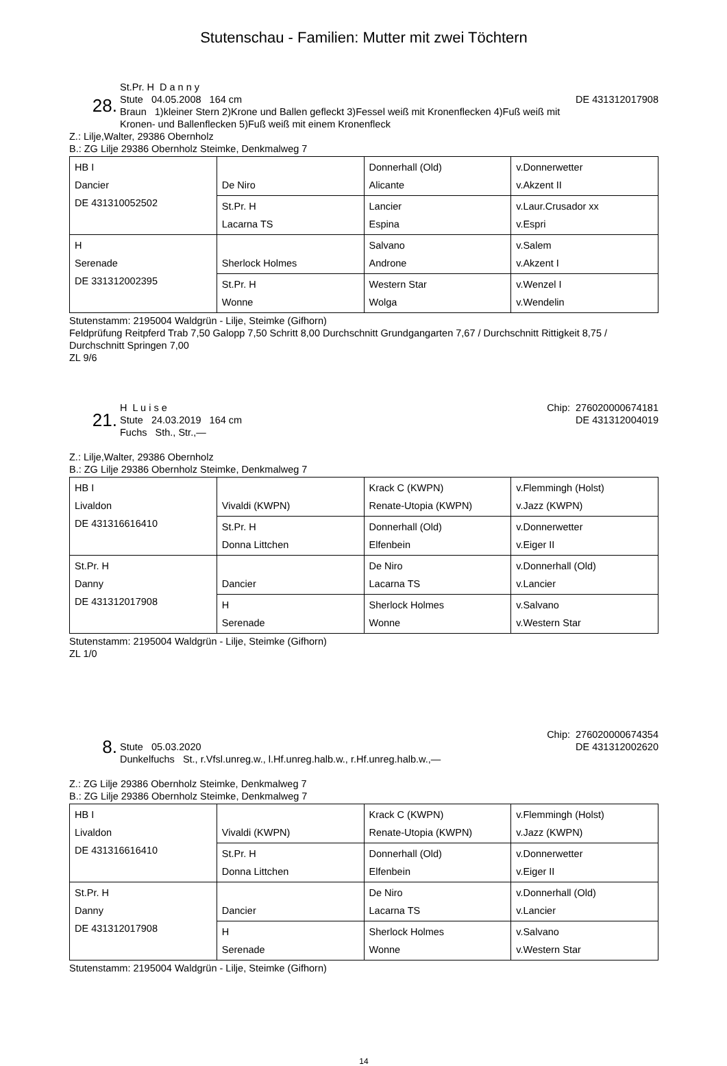Stutenschau - Familien: Mutter mit zwei Töchtern
28.
St.Pr. H D a n n y
Stute 04.05.2008 164 cm
Braun 1)kleiner Stern 2)Krone und Ballen gefleckt 3)Fessel weiß mit Kronenflecken 4)Fuß weiß mit Kronen- und Ballenflecken 5)Fuß weiß mit einem Kronenfleck
DE 431312017908
Z.: Lilje,Walter, 29386 Obernholz
B.: ZG Lilje 29386 Obernholz Steimke, Denkmalweg 7
| HB I Dancier DE 431310052502 | De Niro | Donnerhall (Old) Alicante | v.Donnerwetter v.Akzent II |
| | St.Pr. H Lacarna TS | Lancier Espina | v.Laur.Crusador xx v.Espri |
| H Serenade DE 331312002395 | Sherlock Holmes | Salvano Androne | v.Salem v.Akzent I |
| | St.Pr. H Wonne | Western Star Wolga | v.Wenzel I v.Wendelin |
Stutenstamm: 2195004 Waldgrün - Lilje, Steimke (Gifhorn)
Feldprüfung Reitpferd Trab 7,50 Galopp 7,50 Schritt 8,00 Durchschnitt Grundgangarten 7,67 / Durchschnitt Rittigkeit 8,75 / Durchschnitt Springen 7,00
ZL 9/6
21.
H L u i s e
Stute 24.03.2019 164 cm
Fuchs Sth., Str.,—
Chip: 276020000674181
DE 431312004019
Z.: Lilje,Walter, 29386 Obernholz
B.: ZG Lilje 29386 Obernholz Steimke, Denkmalweg 7
| HB I Livaldon DE 431316616410 | Vivaldi (KWPN) | Krack C (KWPN) Renate-Utopia (KWPN) | v.Flemmingh (Holst) v.Jazz (KWPN) |
| | St.Pr. H Donna Littchen | Donnerhall (Old) Elfenbein | v.Donnerwetter v.Eiger II |
| St.Pr. H Danny DE 431312017908 | Dancier | De Niro Lacarna TS | v.Donnerhall (Old) v.Lancier |
| | H Serenade | Sherlock Holmes Wonne | v.Salvano v.Western Star |
Stutenstamm: 2195004 Waldgrün - Lilje, Steimke (Gifhorn)
ZL 1/0
8.
Stute 05.03.2020
Dunkelfuchs St., r.Vfsl.unreg.w., l.Hf.unreg.halb.w., r.Hf.unreg.halb.w.,—
Chip: 276020000674354
DE 431312002620
Z.: ZG Lilje 29386 Obernholz Steimke, Denkmalweg 7
B.: ZG Lilje 29386 Obernholz Steimke, Denkmalweg 7
| HB I Livaldon DE 431316616410 | Vivaldi (KWPN) | Krack C (KWPN) Renate-Utopia (KWPN) | v.Flemmingh (Holst) v.Jazz (KWPN) |
| | St.Pr. H Donna Littchen | Donnerhall (Old) Elfenbein | v.Donnerwetter v.Eiger II |
| St.Pr. H Danny DE 431312017908 | Dancier | De Niro Lacarna TS | v.Donnerhall (Old) v.Lancier |
| | H Serenade | Sherlock Holmes Wonne | v.Salvano v.Western Star |
Stutenstamm: 2195004 Waldgrün - Lilje, Steimke (Gifhorn)
14